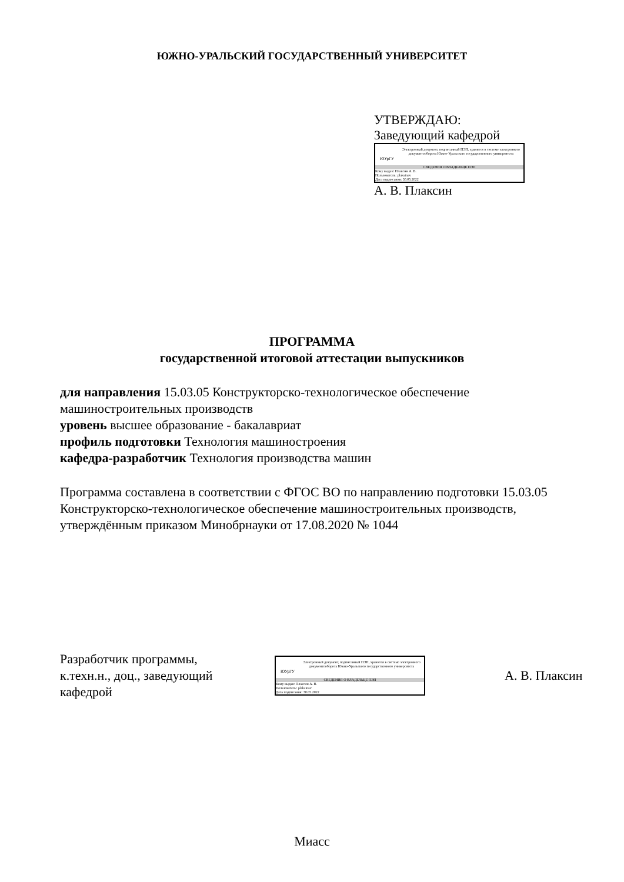ЮЖНО-УРАЛЬСКИЙ ГОСУДАРСТВЕННЫЙ УНИВЕРСИТЕТ
УТВЕРЖДАЮ:
Заведующий кафедрой
ЮУрГУ
Электронный документ, подписанный ПЭП, хранится в системе электронного документооборота Южно-Уральского государственного университета
СВЕДЕНИЯ О ВЛАДЕЛЬЦЕ ПЭП
Кому выдан: Плаксин А. В.
Пользователь: plaksinav
Дата подписания: 30.05.2022
А. В. Плаксин
ПРОГРАММА
государственной итоговой аттестации выпускников
для направления 15.03.05 Конструкторско-технологическое обеспечение
машиностроительных производств
уровень высшее образование - бакалавриат
профиль подготовки Технология машиностроения
кафедра-разработчик Технология производства машин
Программа составлена в соответствии с ФГОС ВО по направлению подготовки 15.03.05 Конструкторско-технологическое обеспечение машиностроительных производств, утверждённым приказом Минобрнауки от 17.08.2020 № 1044
Разработчик программы,
к.техн.н., доц., заведующий
кафедрой
ЮУрГУ
Электронный документ, подписанный ПЭП, хранится в системе электронного документооборота Южно-Уральского государственного университета
СВЕДЕНИЯ О ВЛАДЕЛЬЦЕ ПЭП
Кому выдан: Плаксин А. В.
Пользователь: plaksinav
Дата подписания: 30.05.2022
А. В. Плаксин
Миасс